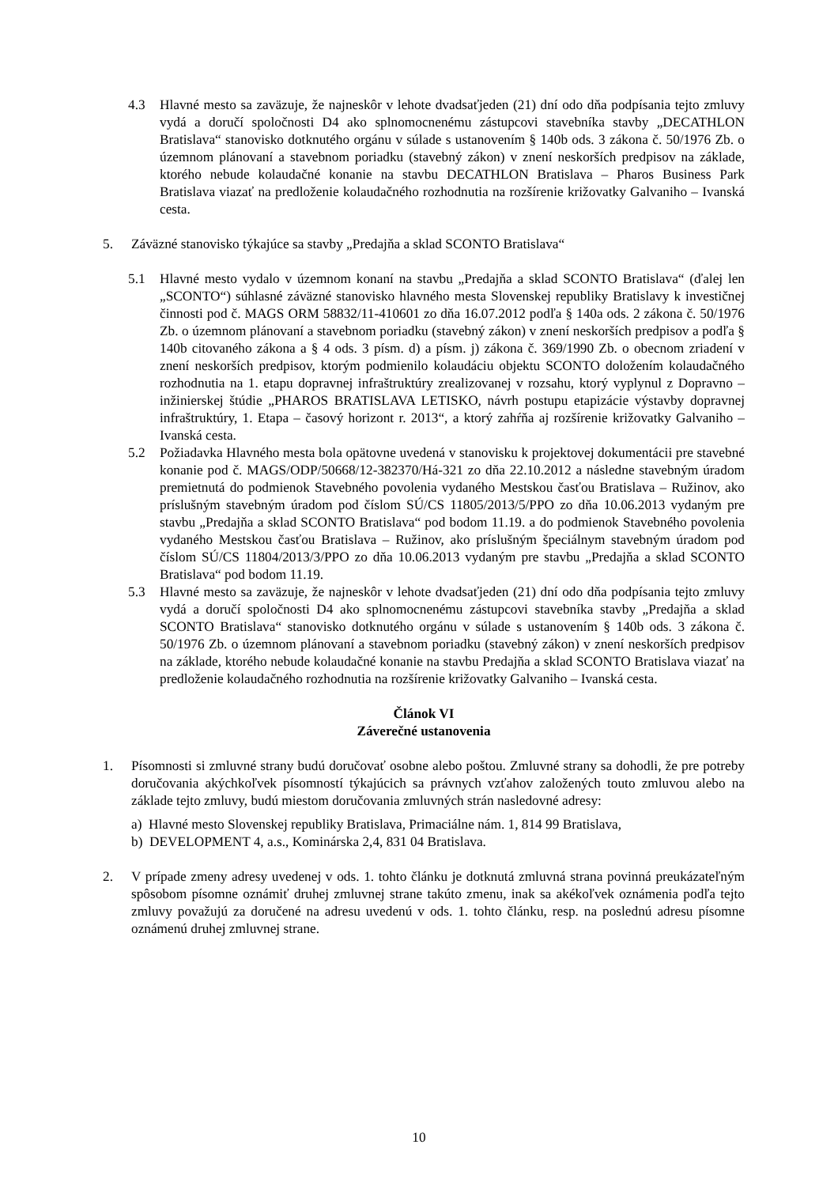4.3 Hlavné mesto sa zaväzuje, že najneskôr v lehote dvadsaťjeden (21) dní odo dňa podpísania tejto zmluvy vydá a doručí spoločnosti D4 ako splnomocnenému zástupcovi stavebníka stavby „DECATHLON Bratislava“ stanovisko dotknutého orgánu v súlade s ustanovením § 140b ods. 3 zákona č. 50/1976 Zb. o územnom plánovaní a stavebnom poriadku (stavebný zákon) v znení neskorších predpisov na základe, ktorého nebude kolaudačné konanie na stavbu DECATHLON Bratislava – Pharos Business Park Bratislava viazať na predloženie kolaudačného rozhodnutia na rozšírenie križovatky Galvaniho – Ivanská cesta.
5. Záväzné stanovisko týkajúce sa stavby „Predajňa a sklad SCONTO Bratislava“
5.1 Hlavné mesto vydalo v územnom konaní na stavbu „Predajňa a sklad SCONTO Bratislava“ (ďalej len „SCONTO“) súhlasné záväzné stanovisko hlavného mesta Slovenskej republiky Bratislavy k investičnej činnosti pod č. MAGS ORM 58832/11-410601 zo dňa 16.07.2012 podľa § 140a ods. 2 zákona č. 50/1976 Zb. o územnom plánovaní a stavebnom poriadku (stavebný zákon) v znení neskorších predpisov a podľa § 140b citovaného zákona a § 4 ods. 3 písm. d) a písm. j) zákona č. 369/1990 Zb. o obecnom zriadení v znení neskorších predpisov, ktorým podmienilo kolaudáciu objektu SCONTO doložením kolaudačného rozhodnutia na 1. etapu dopravnej infraštruktúry zrealizovanej v rozsahu, ktorý vyplynul z Dopravno – inžinierskej štúdie „PHAROS BRATISLAVA LETISKO, návrh postupu etapizácie výstavby dopravnej infraštruktúry, 1. Etapa – časový horizont r. 2013“, a ktorý zahŕňa aj rozšírenie križovatky Galvaniho – Ivanská cesta.
5.2 Požiadavka Hlavného mesta bola opätovne uvedená v stanovisku k projektovej dokumentácii pre stavebné konanie pod č. MAGS/ODP/50668/12-382370/Há-321 zo dňa 22.10.2012 a následne stavebným úradom premietnutá do podmienok Stavebného povolenia vydaného Mestskou časťou Bratislava – Ružinov, ako príslušným stavebným úradom pod číslom SÚ/CS 11805/2013/5/PPO zo dňa 10.06.2013 vydaným pre stavbu „Predajňa a sklad SCONTO Bratislava“ pod bodom 11.19. a do podmienok Stavebného povolenia vydaného Mestskou časťou Bratislava – Ružinov, ako príslušným špeciálnym stavebným úradom pod číslom SÚ/CS 11804/2013/3/PPO zo dňa 10.06.2013 vydaným pre stavbu „Predajňa a sklad SCONTO Bratislava“ pod bodom 11.19.
5.3 Hlavné mesto sa zaväzuje, že najneskôr v lehote dvadsaťjeden (21) dní odo dňa podpísania tejto zmluvy vydá a doručí spoločnosti D4 ako splnomocnenému zástupcovi stavebníka stavby „Predajňa a sklad SCONTO Bratislava“ stanovisko dotknutého orgánu v súlade s ustanovením § 140b ods. 3 zákona č. 50/1976 Zb. o územnom plánovaní a stavebnom poriadku (stavebný zákon) v znení neskorších predpisov na základe, ktorého nebude kolaudačné konanie na stavbu Predajňa a sklad SCONTO Bratislava viazať na predloženie kolaudačného rozhodnutia na rozšírenie križovatky Galvaniho – Ivanská cesta.
Článok VI
Záverečné ustanovenia
1. Písomnosti si zmluvné strany budú doručovať osobne alebo poštou. Zmluvné strany sa dohodli, že pre potreby doručovania akýchkoľvek písomností týkajúcich sa právnych vzťahov založených touto zmluvou alebo na základe tejto zmluvy, budú miestom doručovania zmluvných strán nasledovné adresy:
a) Hlavné mesto Slovenskej republiky Bratislava, Primaciálne nám. 1, 814 99 Bratislava,
b) DEVELOPMENT 4, a.s., Kominárska 2,4, 831 04 Bratislava.
2. V prípade zmeny adresy uvedenej v ods. 1. tohto článku je dotknutá zmluvná strana povinná preukázateľným spôsobom písomne oznámiť druhej zmluvnej strane takúto zmenu, inak sa akékoľvek oznámenia podľa tejto zmluvy považujú za doručené na adresu uvedenú v ods. 1. tohto článku, resp. na poslednú adresu písomne oznámenú druhej zmluvnej strane.
10